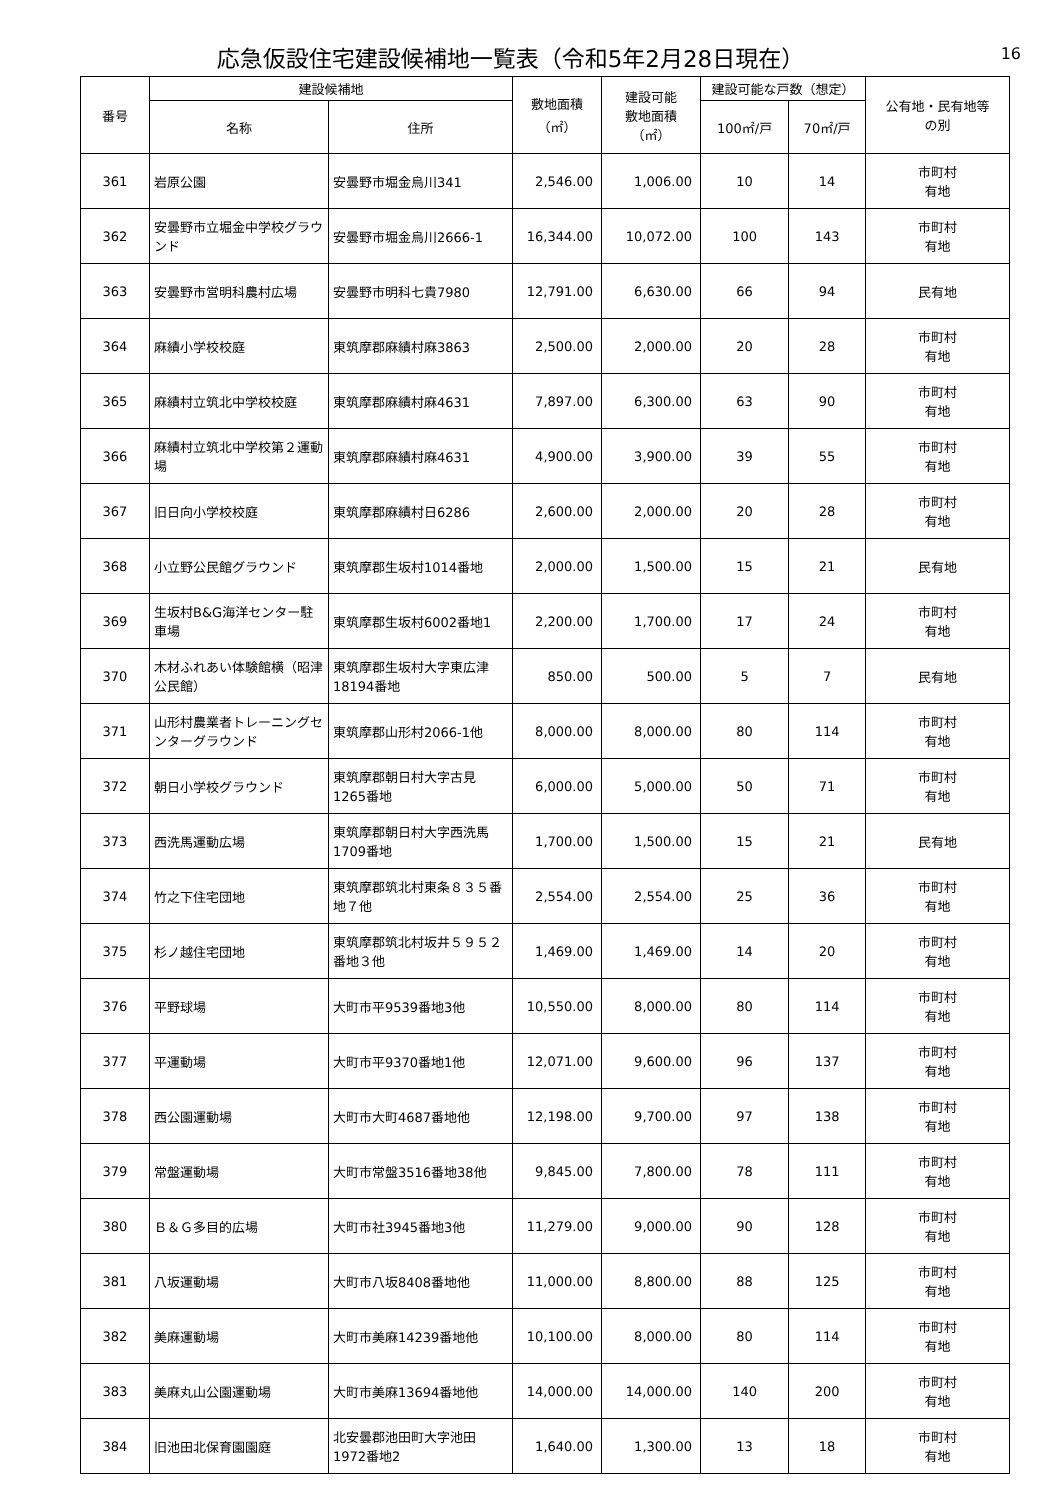応急仮設住宅建設候補地一覧表（令和5年2月28日現在）
16
| 番号 | 建設候補地 | | 敷地面積 （㎡） | 建設可能 敷地面積（㎡） | 建設可能な戸数（想定） | | 公有地・民有地等 の別 |
| --- | --- | --- | --- | --- | --- | --- | --- |
| | 名称 | 住所 | | | 100㎡/戸 | 70㎡/戸 | |
| 361 | 岩原公園 | 安曇野市堀金烏川341 | 2,546.00 | 1,006.00 | 10 | 14 | 市町村 有地 |
| 362 | 安曇野市立堀金中学校グラウンド | 安曇野市堀金烏川2666-1 | 16,344.00 | 10,072.00 | 100 | 143 | 市町村 有地 |
| 363 | 安曇野市営明科農村広場 | 安曇野市明科七貴7980 | 12,791.00 | 6,630.00 | 66 | 94 | 民有地 |
| 364 | 麻績小学校校庭 | 東筑摩郡麻績村麻3863 | 2,500.00 | 2,000.00 | 20 | 28 | 市町村 有地 |
| 365 | 麻績村立筑北中学校校庭 | 東筑摩郡麻績村麻4631 | 7,897.00 | 6,300.00 | 63 | 90 | 市町村 有地 |
| 366 | 麻績村立筑北中学校第２運動場 | 東筑摩郡麻績村麻4631 | 4,900.00 | 3,900.00 | 39 | 55 | 市町村 有地 |
| 367 | 旧日向小学校校庭 | 東筑摩郡麻績村日6286 | 2,600.00 | 2,000.00 | 20 | 28 | 市町村 有地 |
| 368 | 小立野公民館グラウンド | 東筑摩郡生坂村1014番地 | 2,000.00 | 1,500.00 | 15 | 21 | 民有地 |
| 369 | 生坂村B&G海洋センター駐車場 | 東筑摩郡生坂村6002番地1 | 2,200.00 | 1,700.00 | 17 | 24 | 市町村 有地 |
| 370 | 木材ふれあい体験館横（昭津公民館） | 東筑摩郡生坂村大字東広津18194番地 | 850.00 | 500.00 | 5 | 7 | 民有地 |
| 371 | 山形村農業者トレーニングセンターグラウンド | 東筑摩郡山形村2066-1他 | 8,000.00 | 8,000.00 | 80 | 114 | 市町村 有地 |
| 372 | 朝日小学校グラウンド | 東筑摩郡朝日村大字古見1265番地 | 6,000.00 | 5,000.00 | 50 | 71 | 市町村 有地 |
| 373 | 西洗馬運動広場 | 東筑摩郡朝日村大字西洗馬1709番地 | 1,700.00 | 1,500.00 | 15 | 21 | 民有地 |
| 374 | 竹之下住宅団地 | 東筑摩郡筑北村東条８３５番地７他 | 2,554.00 | 2,554.00 | 25 | 36 | 市町村 有地 |
| 375 | 杉ノ越住宅団地 | 東筑摩郡筑北村坂井５９５２番地３他 | 1,469.00 | 1,469.00 | 14 | 20 | 市町村 有地 |
| 376 | 平野球場 | 大町市平9539番地3他 | 10,550.00 | 8,000.00 | 80 | 114 | 市町村 有地 |
| 377 | 平運動場 | 大町市平9370番地1他 | 12,071.00 | 9,600.00 | 96 | 137 | 市町村 有地 |
| 378 | 西公園運動場 | 大町市大町4687番地他 | 12,198.00 | 9,700.00 | 97 | 138 | 市町村 有地 |
| 379 | 常盤運動場 | 大町市常盤3516番地38他 | 9,845.00 | 7,800.00 | 78 | 111 | 市町村 有地 |
| 380 | Ｂ＆Ｇ多目的広場 | 大町市社3945番地3他 | 11,279.00 | 9,000.00 | 90 | 128 | 市町村 有地 |
| 381 | 八坂運動場 | 大町市八坂8408番地他 | 11,000.00 | 8,800.00 | 88 | 125 | 市町村 有地 |
| 382 | 美麻運動場 | 大町市美麻14239番地他 | 10,100.00 | 8,000.00 | 80 | 114 | 市町村 有地 |
| 383 | 美麻丸山公園運動場 | 大町市美麻13694番地他 | 14,000.00 | 14,000.00 | 140 | 200 | 市町村 有地 |
| 384 | 旧池田北保育園園庭 | 北安曇郡池田町大字池田1972番地2 | 1,640.00 | 1,300.00 | 13 | 18 | 市町村 有地 |